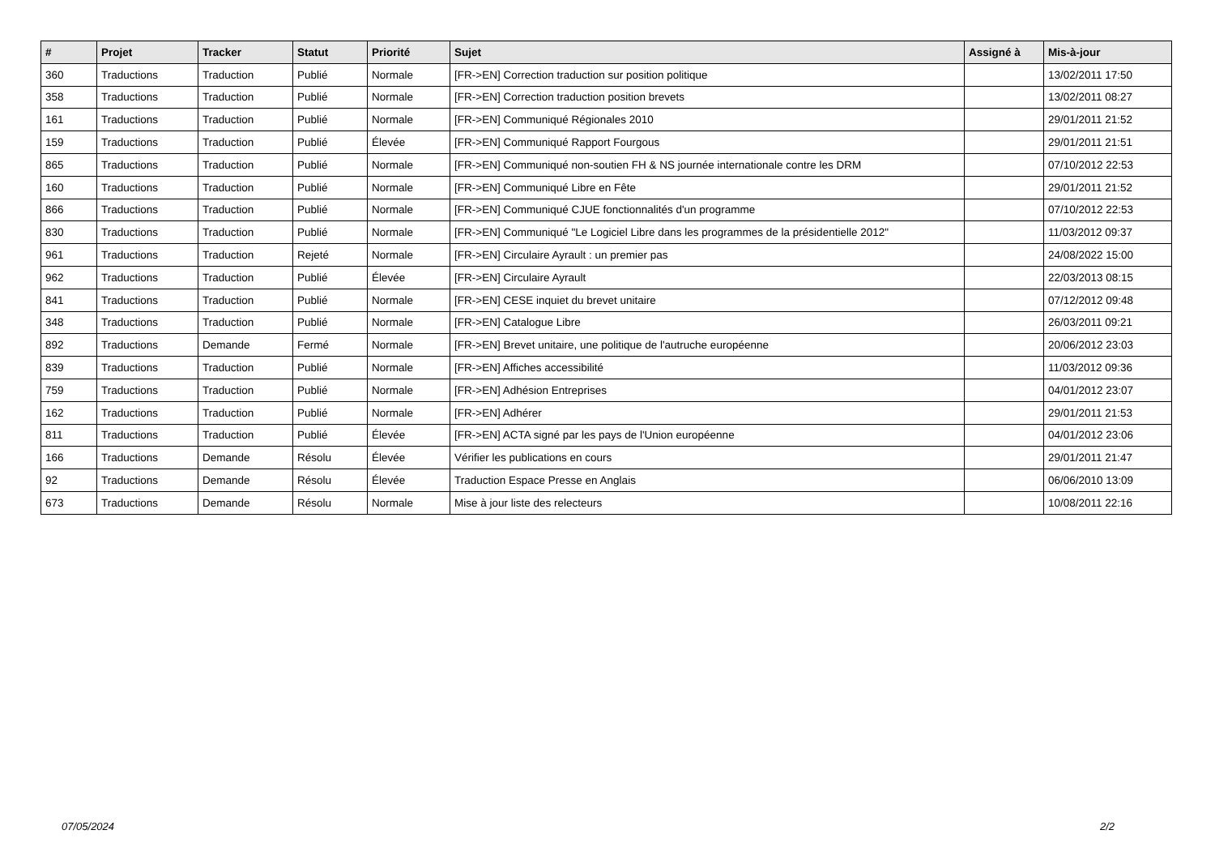| # | Projet | Tracker | Statut | Priorité | Sujet | Assigné à | Mis-à-jour |
| --- | --- | --- | --- | --- | --- | --- | --- |
| 360 | Traductions | Traduction | Publié | Normale | [FR->EN] Correction traduction sur position politique | | 13/02/2011 17:50 |
| 358 | Traductions | Traduction | Publié | Normale | [FR->EN] Correction traduction position brevets | | 13/02/2011 08:27 |
| 161 | Traductions | Traduction | Publié | Normale | [FR->EN] Communiqué Régionales 2010 | | 29/01/2011 21:52 |
| 159 | Traductions | Traduction | Publié | Élevée | [FR->EN] Communiqué Rapport Fourgous | | 29/01/2011 21:51 |
| 865 | Traductions | Traduction | Publié | Normale | [FR->EN] Communiqué non-soutien FH & NS journée internationale contre les DRM | | 07/10/2012 22:53 |
| 160 | Traductions | Traduction | Publié | Normale | [FR->EN] Communiqué Libre en Fête | | 29/01/2011 21:52 |
| 866 | Traductions | Traduction | Publié | Normale | [FR->EN] Communiqué CJUE fonctionnalités d'un programme | | 07/10/2012 22:53 |
| 830 | Traductions | Traduction | Publié | Normale | [FR->EN] Communiqué "Le Logiciel Libre dans les programmes de la présidentielle 2012" | | 11/03/2012 09:37 |
| 961 | Traductions | Traduction | Rejeté | Normale | [FR->EN] Circulaire Ayrault : un premier pas | | 24/08/2022 15:00 |
| 962 | Traductions | Traduction | Publié | Élevée | [FR->EN] Circulaire Ayrault | | 22/03/2013 08:15 |
| 841 | Traductions | Traduction | Publié | Normale | [FR->EN] CESE inquiet du brevet unitaire | | 07/12/2012 09:48 |
| 348 | Traductions | Traduction | Publié | Normale | [FR->EN] Catalogue Libre | | 26/03/2011 09:21 |
| 892 | Traductions | Demande | Fermé | Normale | [FR->EN] Brevet unitaire, une politique de l'autruche européenne | | 20/06/2012 23:03 |
| 839 | Traductions | Traduction | Publié | Normale | [FR->EN] Affiches accessibilité | | 11/03/2012 09:36 |
| 759 | Traductions | Traduction | Publié | Normale | [FR->EN] Adhésion Entreprises | | 04/01/2012 23:07 |
| 162 | Traductions | Traduction | Publié | Normale | [FR->EN] Adhérer | | 29/01/2011 21:53 |
| 811 | Traductions | Traduction | Publié | Élevée | [FR->EN] ACTA signé par les pays de l'Union européenne | | 04/01/2012 23:06 |
| 166 | Traductions | Demande | Résolu | Élevée | Vérifier les publications en cours | | 29/01/2011 21:47 |
| 92 | Traductions | Demande | Résolu | Élevée | Traduction Espace Presse en Anglais | | 06/06/2010 13:09 |
| 673 | Traductions | Demande | Résolu | Normale | Mise à jour liste des relecteurs | | 10/08/2011 22:16 |
07/05/2024 2/2